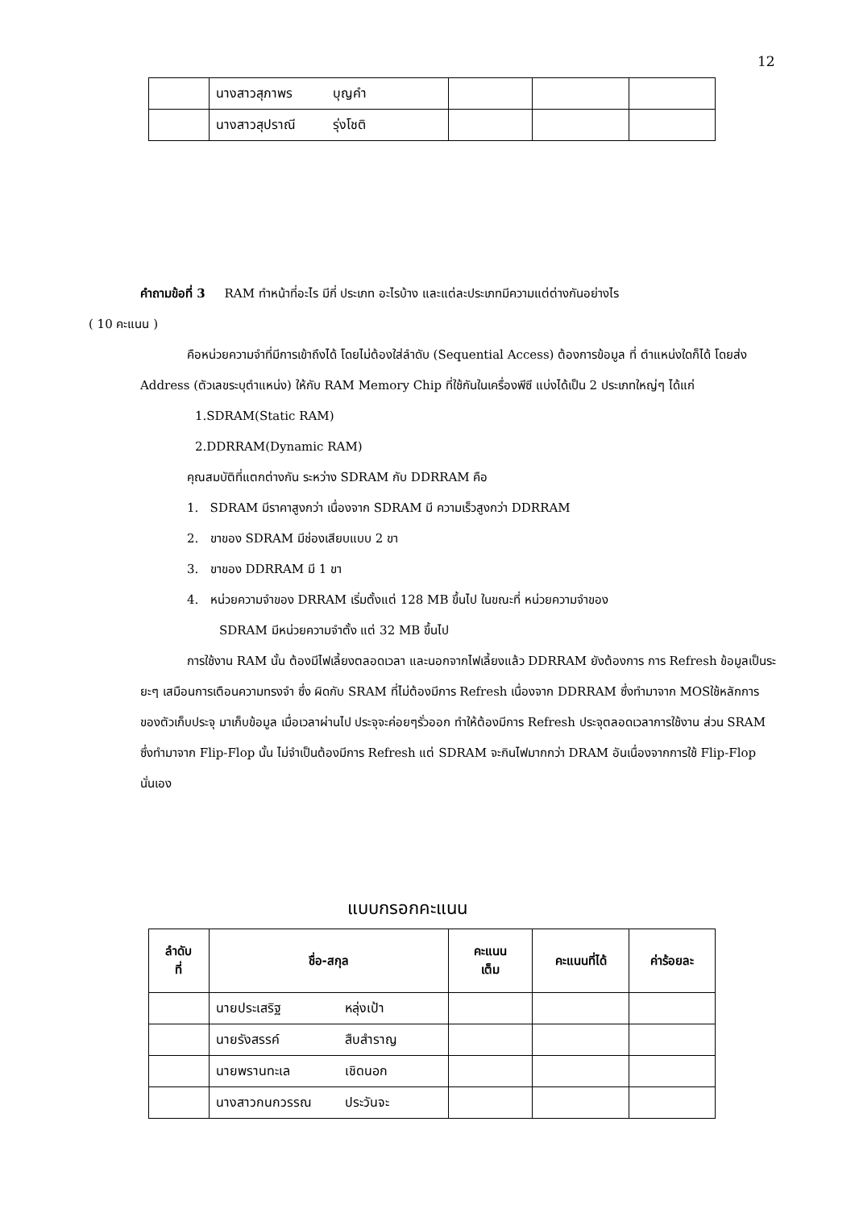12
| | นางสาวสุภาพร บุญคำ | | | |
| | นางสาวสุปราณี รุ่งโชติ | | | |
คำถามข้อที่ 3 RAM ทำหน้าที่อะไร มีกี่ ประเภท อะไรบ้าง และแต่ละประเภทมีความแต่ต่างกันอย่างไร
( 10 คะแนน )
คือหน่วยความจำที่มีการเข้าถึงได้ โดยไม่ต้องใส่ลำดับ (Sequential Access) ต้องการข้อมูล ที่ ตำแหน่งใดก็ได้ โดยส่ง Address (ตัวเลขระบุตำแหน่ง) ให้กับ RAM Memory Chip ที่ใช้กันในเครื่องพีซี แบ่งได้เป็น 2 ประเภทใหญ่ๆ ได้แก่
1.SDRAM(Static RAM)
2.DDRRAM(Dynamic RAM)
คุณสมบัติที่แตกต่างกัน ระหว่าง SDRAM กับ DDRRAM คือ
1. SDRAM มีราคาสูงกว่า เนื่องจาก SDRAM มี ความเร็วสูงกว่า DDRRAM
2. ขาของ SDRAM มีช่องเสียบแบบ 2 ขา
3. ขาของ DDRRAM มี 1 ขา
4. หน่วยความจำของ DRRAM เริ่มตั้งแต่ 128 MB ขึ้นไป ในขณะที่ หน่วยความจำของ
SDRAM มีหน่วยความจำตั้ง แต่ 32 MB ขึ้นไป
การใช้งาน RAM นั้น ต้องมีไฟเลี้ยงตลอดเวลา และนอกจากไฟเลี้ยงแล้ว DDRRAM ยังต้องการ การ Refresh ข้อมูลเป็นระยะๆ เสมือนการเตือนความทรงจำ ซึ่ง ผิดกับ SRAM ที่ไม่ต้องมีการ Refresh เนื่องจาก DDRRAM ซึ่งทำมาจาก MOSใช้หลักการ ของตัวเก็บประจุ มาเก็บข้อมูล เมื่อเวลาผ่านไป ประจุจะค่อยๆรั่วออก ทำให้ต้องมีการ Refresh ประจุตลอดเวลาการใช้งาน ส่วน SRAM ซึ่งทำมาจาก Flip-Flop นั้น ไม่จำเป็นต้องมีการ Refresh แต่ SDRAM จะกินไฟมากกว่า DRAM อันเนื่องจากการใช้ Flip-Flop นั่นเอง
แบบกรอกคะแนน
| ลำดับ ที่ | ชื่อ-สกุล | คะแนน เต็ม | คะแนนที่ได้ | ค่าร้อยละ |
| --- | --- | --- | --- | --- |
| | นายประเสริฐ หลุ่งเป้า | | | |
| | นายรังสรรค์ สืบสำราญ | | | |
| | นายพรานทะเล เชิดนอก | | | |
| | นางสาวกนกวรรณ ประวันจะ | | | |